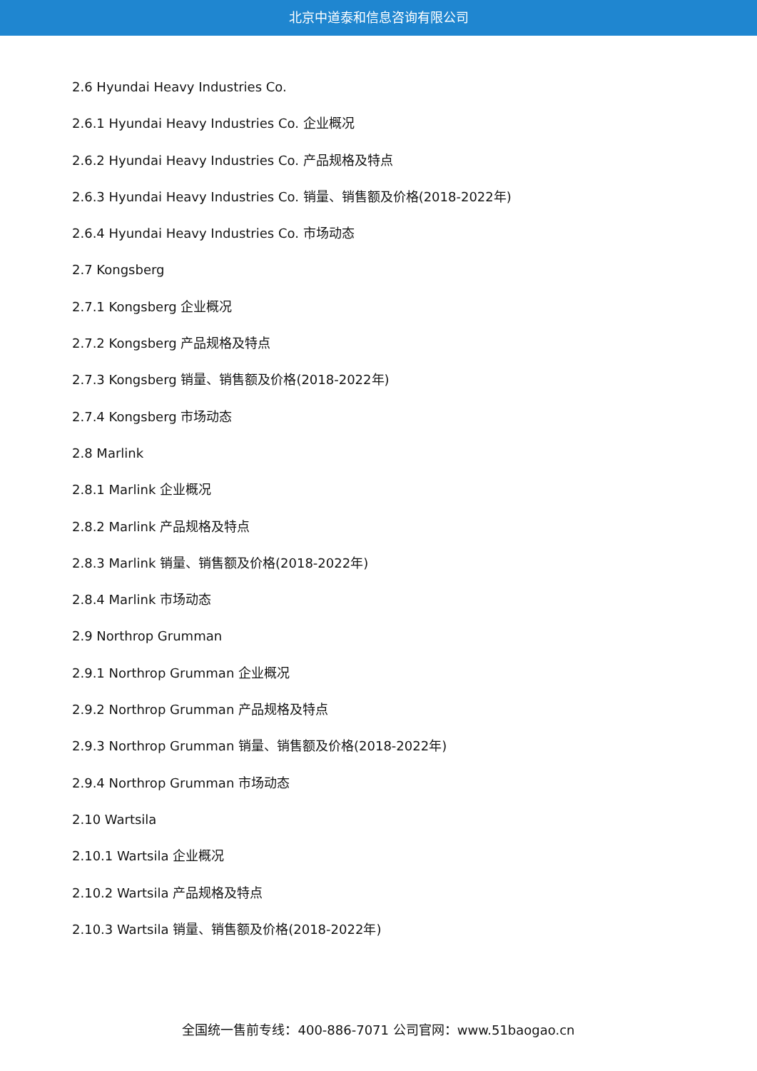北京中道泰和信息咨询有限公司
2.6 Hyundai Heavy Industries Co.
2.6.1 Hyundai Heavy Industries Co. 企业概况
2.6.2 Hyundai Heavy Industries Co. 产品规格及特点
2.6.3 Hyundai Heavy Industries Co. 销量、销售额及价格(2018-2022年)
2.6.4 Hyundai Heavy Industries Co. 市场动态
2.7 Kongsberg
2.7.1 Kongsberg 企业概况
2.7.2 Kongsberg 产品规格及特点
2.7.3 Kongsberg 销量、销售额及价格(2018-2022年)
2.7.4 Kongsberg 市场动态
2.8 Marlink
2.8.1 Marlink 企业概况
2.8.2 Marlink 产品规格及特点
2.8.3 Marlink 销量、销售额及价格(2018-2022年)
2.8.4 Marlink 市场动态
2.9 Northrop Grumman
2.9.1 Northrop Grumman 企业概况
2.9.2 Northrop Grumman 产品规格及特点
2.9.3 Northrop Grumman 销量、销售额及价格(2018-2022年)
2.9.4 Northrop Grumman 市场动态
2.10 Wartsila
2.10.1 Wartsila 企业概况
2.10.2 Wartsila 产品规格及特点
2.10.3 Wartsila 销量、销售额及价格(2018-2022年)
全国统一售前专线：400-886-7071 公司官网：www.51baogao.cn